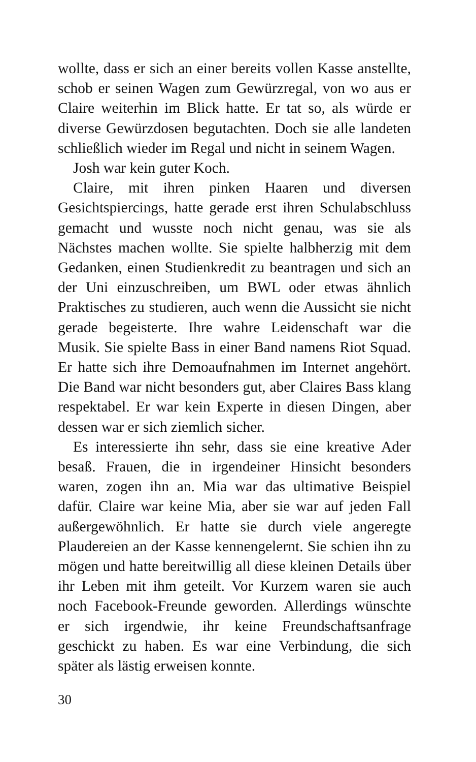wollte, dass er sich an einer bereits vollen Kasse anstellte, schob er seinen Wagen zum Gewürzregal, von wo aus er Claire weiterhin im Blick hatte. Er tat so, als würde er diverse Gewürzdosen begutachten. Doch sie alle landeten schließlich wieder im Regal und nicht in seinem Wagen.
Josh war kein guter Koch.
Claire, mit ihren pinken Haaren und diversen Gesichtspiercings, hatte gerade erst ihren Schulabschluss gemacht und wusste noch nicht genau, was sie als Nächstes machen wollte. Sie spielte halbherzig mit dem Gedanken, einen Studienkredit zu beantragen und sich an der Uni einzuschreiben, um BWL oder etwas ähnlich Praktisches zu studieren, auch wenn die Aussicht sie nicht gerade begeisterte. Ihre wahre Leidenschaft war die Musik. Sie spielte Bass in einer Band namens Riot Squad. Er hatte sich ihre Demoaufnahmen im Internet angehört. Die Band war nicht besonders gut, aber Claires Bass klang respektabel. Er war kein Experte in diesen Dingen, aber dessen war er sich ziemlich sicher.
Es interessierte ihn sehr, dass sie eine kreative Ader besaß. Frauen, die in irgendeiner Hinsicht besonders waren, zogen ihn an. Mia war das ultimative Beispiel dafür. Claire war keine Mia, aber sie war auf jeden Fall außergewöhnlich. Er hatte sie durch viele angeregte Plaudereien an der Kasse kennengelernt. Sie schien ihn zu mögen und hatte bereitwillig all diese kleinen Details über ihr Leben mit ihm geteilt. Vor Kurzem waren sie auch noch Facebook-Freunde geworden. Allerdings wünschte er sich irgendwie, ihr keine Freundschaftsanfrage geschickt zu haben. Es war eine Verbindung, die sich später als lästig erweisen konnte.
30